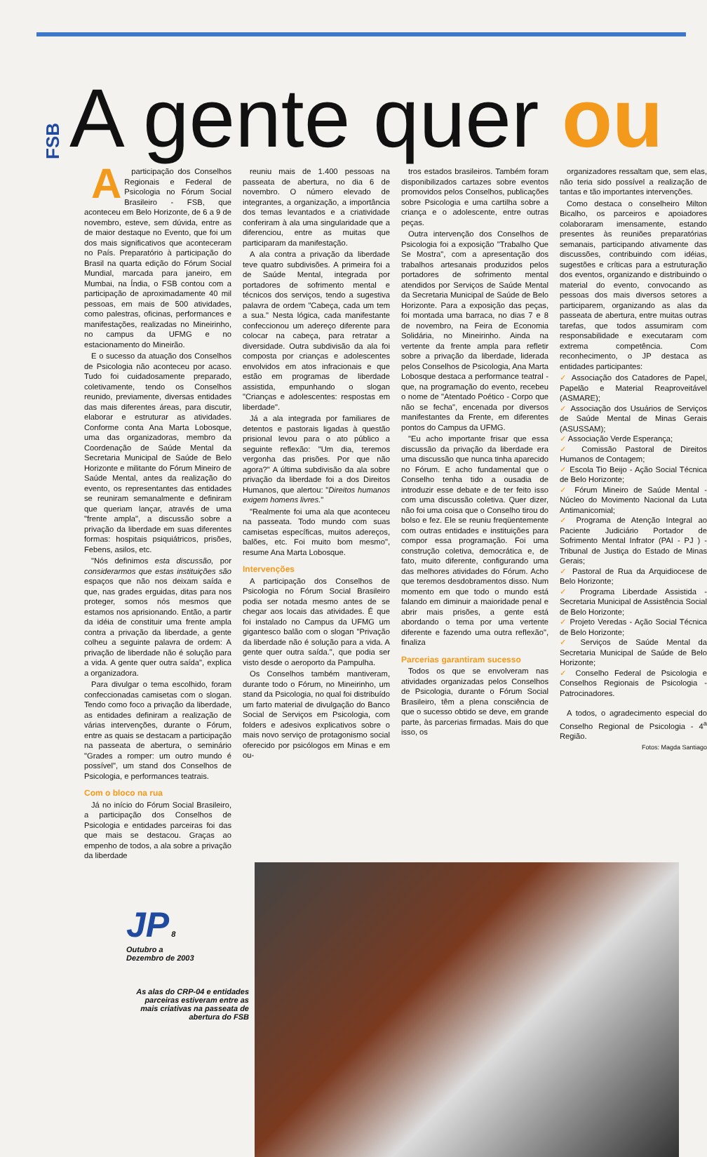FSB
A gente quer ou
Aparticipação dos Conselhos Regionais e Federal de Psicologia no Fórum Social Brasileiro - FSB, que aconteceu em Belo Horizonte, de 6 a 9 de novembro, esteve, sem dúvida, entre as de maior destaque no Evento, que foi um dos mais significativos que aconteceram no País. Preparatório à participação do Brasil na quarta edição do Fórum Social Mundial, marcada para janeiro, em Mumbai, na Índia, o FSB contou com a participação de aproximadamente 40 mil pessoas, em mais de 500 atividades, como palestras, oficinas, performances e manifestações, realizadas no Mineirinho, no campus da UFMG e no estacionamento do Mineirão.
E o sucesso da atuação dos Conselhos de Psicologia não aconteceu por acaso. Tudo foi cuidadosamente preparado, coletivamente, tendo os Conselhos reunido, previamente, diversas entidades das mais diferentes áreas, para discutir, elaborar e estruturar as atividades. Conforme conta Ana Marta Lobosque, uma das organizadoras, membro da Coordenação de Saúde Mental da Secretaria Municipal de Saúde de Belo Horizonte e militante do Fórum Mineiro de Saúde Mental, antes da realização do evento, os representantes das entidades se reuniram semanalmente e definiram que queriam lançar, através de uma "frente ampla", a discussão sobre a privação da liberdade em suas diferentes formas: hospitais psiquiátricos, prisões, Febens, asilos, etc.
"Nós definimos esta discussão, por considerarmos que estas instituições são espaços que não nos deixam saída e que, nas grades erguidas, ditas para nos proteger, somos nós mesmos que estamos nos aprisionando. Então, a partir da idéia de constituir uma frente ampla contra a privação da liberdade, a gente colheu a seguinte palavra de ordem: A privação de liberdade não é solução para a vida. A gente quer outra saída", explica a organizadora.
Para divulgar o tema escolhido, foram confeccionadas camisetas com o slogan. Tendo como foco a privação da liberdade, as entidades definiram a realização de várias intervenções, durante o Fórum, entre as quais se destacam a participação na passeata de abertura, o seminário "Grades a romper: um outro mundo é possível", um stand dos Conselhos de Psicologia, e performances teatrais.
Com o bloco na rua
Já no início do Fórum Social Brasileiro, a participação dos Conselhos de Psicologia e entidades parceiras foi das que mais se destacou. Graças ao empenho de todos, a ala sobre a privação da liberdade
reuniu mais de 1.400 pessoas na passeata de abertura, no dia 6 de novembro. O número elevado de integrantes, a organização, a importância dos temas levantados e a criatividade conferiram à ala uma singularidade que a diferenciou, entre as muitas que participaram da manifestação.
A ala contra a privação da liberdade teve quatro subdivisões. A primeira foi a de Saúde Mental, integrada por portadores de sofrimento mental e técnicos dos serviços, tendo a sugestiva palavra de ordem "Cabeça, cada um tem a sua." Nesta lógica, cada manifestante confeccionou um adereço diferente para colocar na cabeça, para retratar a diversidade. Outra subdivisão da ala foi composta por crianças e adolescentes envolvidos em atos infracionais e que estão em programas de liberdade assistida, empunhando o slogan "Crianças e adolescentes: respostas em liberdade".
Já a ala integrada por familiares de detentos e pastorais ligadas à questão prisional levou para o ato público a seguinte reflexão: "Um dia, teremos vergonha das prisões. Por que não agora?" A última subdivisão da ala sobre privação da liberdade foi a dos Direitos Humanos, que alertou: "Direitos humanos exigem homens livres."
"Realmente foi uma ala que aconteceu na passeata. Todo mundo com suas camisetas específicas, muitos adereços, balões, etc. Foi muito bom mesmo", resume Ana Marta Lobosque.
Intervenções
A participação dos Conselhos de Psicologia no Fórum Social Brasileiro podia ser notada mesmo antes de se chegar aos locais das atividades. É que foi instalado no Campus da UFMG um gigantesco balão com o slogan "Privação da liberdade não é solução para a vida. A gente quer outra saída.", que podia ser visto desde o aeroporto da Pampulha.
Os Conselhos também mantiveram, durante todo o Fórum, no Mineirinho, um stand da Psicologia, no qual foi distribuído um farto material de divulgação do Banco Social de Serviços em Psicologia, com folders e adesivos explicativos sobre o mais novo serviço de protagonismo social oferecido por psicólogos em Minas e em ou-
tros estados brasileiros. Também foram disponibilizados cartazes sobre eventos promovidos pelos Conselhos, publicações sobre Psicologia e uma cartilha sobre a criança e o adolescente, entre outras peças.
Outra intervenção dos Conselhos de Psicologia foi a exposição "Trabalho Que Se Mostra", com a apresentação dos trabalhos artesanais produzidos pelos portadores de sofrimento mental atendidos por Serviços de Saúde Mental da Secretaria Municipal de Saúde de Belo Horizonte. Para a exposição das peças, foi montada uma barraca, no dias 7 e 8 de novembro, na Feira de Economia Solidária, no Mineirinho. Ainda na vertente da frente ampla para refletir sobre a privação da liberdade, liderada pelos Conselhos de Psicologia, Ana Marta Lobosque destaca a performance teatral - que, na programação do evento, recebeu o nome de "Atentado Poético - Corpo que não se fecha", encenada por diversos manifestantes da Frente, em diferentes pontos do Campus da UFMG.
"Eu acho importante frisar que essa discussão da privação da liberdade era uma discussão que nunca tinha aparecido no Fórum. E acho fundamental que o Conselho tenha tido a ousadia de introduzir esse debate e de ter feito isso com uma discussão coletiva. Quer dizer, não foi uma coisa que o Conselho tirou do bolso e fez. Ele se reuniu freqüentemente com outras entidades e instituições para compor essa programação. Foi uma construção coletiva, democrática e, de fato, muito diferente, configurando uma das melhores atividades do Fórum. Acho que teremos desdobramentos disso. Num momento em que todo o mundo está falando em diminuir a maioridade penal e abrir mais prisões, a gente está abordando o tema por uma vertente diferente e fazendo uma outra reflexão", finaliza
Parcerias garantiram sucesso
Todos os que se envolveram nas atividades organizadas pelos Conselhos de Psicologia, durante o Fórum Social Brasileiro, têm a plena consciência de que o sucesso obtido se deve, em grande parte, às parcerias firmadas. Mais do que isso, os
organizadores ressaltam que, sem elas, não teria sido possível a realização de tantas e tão importantes intervenções.
Como destaca o conselheiro Milton Bicalho, os parceiros e apoiadores colaboraram imensamente, estando presentes às reuniões preparatórias semanais, participando ativamente das discussões, contribuindo com idéias, sugestões e críticas para a estruturação dos eventos, organizando e distribuindo o material do evento, convocando as pessoas dos mais diversos setores a participarem, organizando as alas da passeata de abertura, entre muitas outras tarefas, que todos assumiram com responsabilidade e executaram com extrema competência. Com reconhecimento, o JP destaca as entidades participantes:
✓ Associação dos Catadores de Papel, Papelão e Material Reaproveitável (ASMARE);
✓ Associação dos Usuários de Serviços de Saúde Mental de Minas Gerais (ASUSSAM);
✓ Associação Verde Esperança;
✓ Comissão Pastoral de Direitos Humanos de Contagem;
✓ Escola Tio Beijo - Ação Social Técnica de Belo Horizonte;
✓ Fórum Mineiro de Saúde Mental - Núcleo do Movimento Nacional da Luta Antimanicomial;
✓ Programa de Atenção Integral ao Paciente Judiciário Portador de Sofrimento Mental Infrator (PAI - PJ ) - Tribunal de Justiça do Estado de Minas Gerais;
✓ Pastoral de Rua da Arquidiocese de Belo Horizonte;
✓ Programa Liberdade Assistida - Secretaria Municipal de Assistência Social de Belo Horizonte;
✓ Projeto Veredas - Ação Social Técnica de Belo Horizonte;
✓ Serviços de Saúde Mental da Secretaria Municipal de Saúde de Belo Horizonte;
✓ Conselho Federal de Psicologia e Conselhos Regionais de Psicologia - Patrocinadores.
A todos, o agradecimento especial do Conselho Regional de Psicologia - 4<sup>a</sup> Região.
Fotos: Magda Santiago
JP 8
Outubro a
Dezembro de 2003
As alas do CRP-04 e entidades parceiras estiveram entre as mais criativas na passeata de abertura do FSB